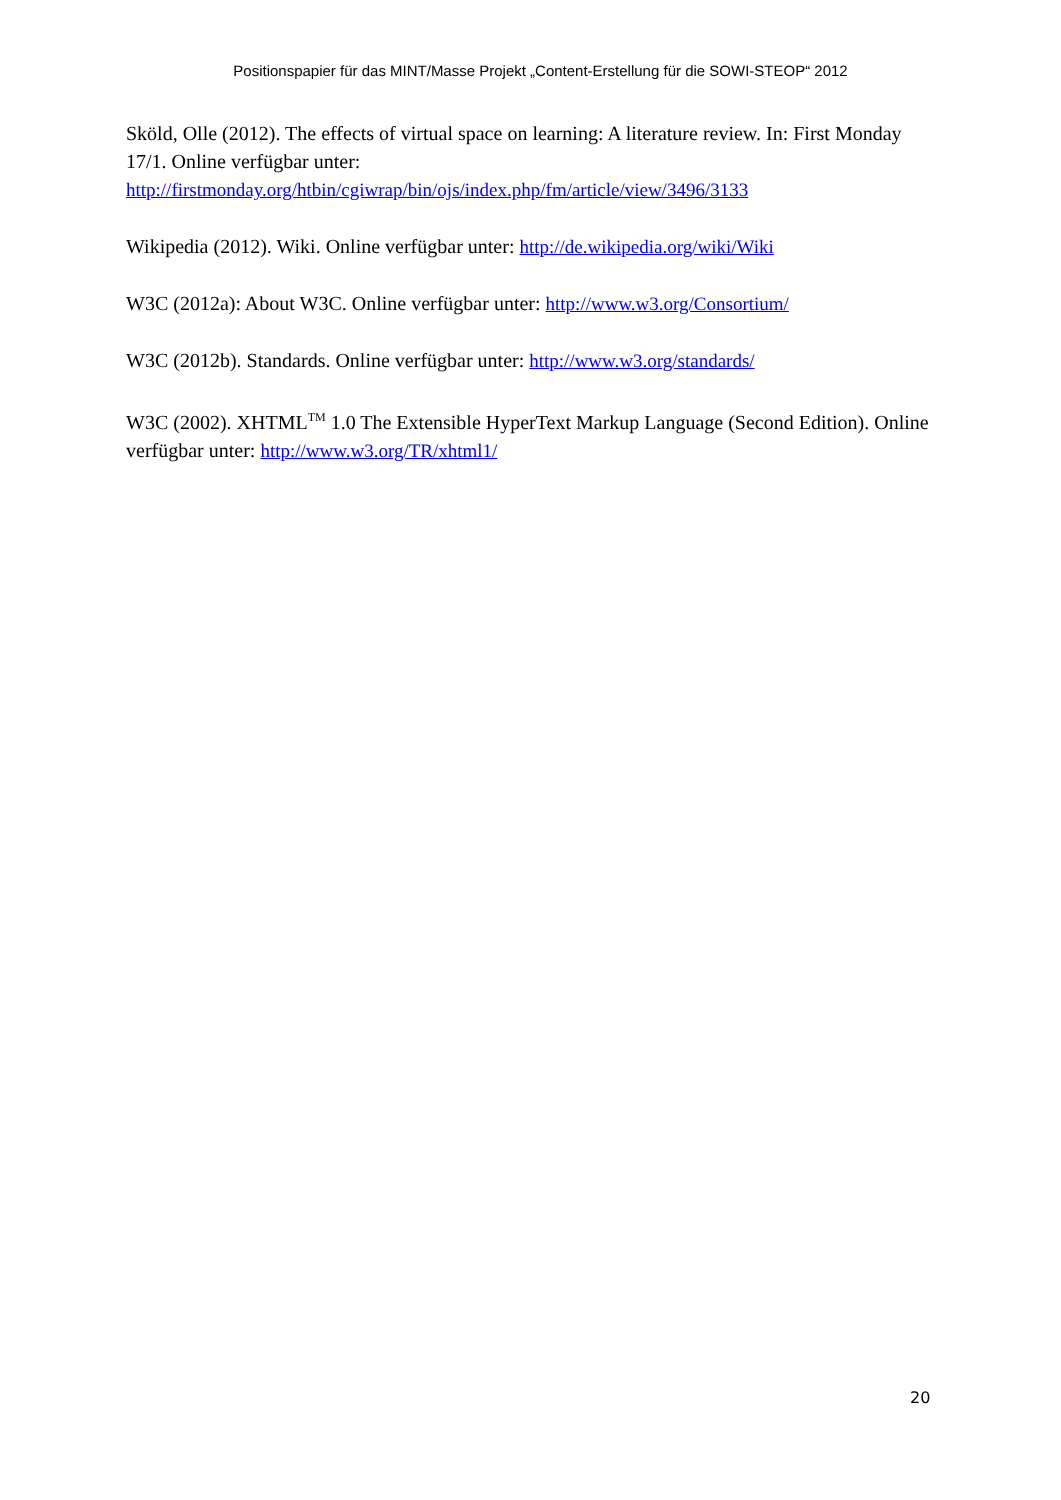Positionspapier für das MINT/Masse Projekt „Content-Erstellung für die SOWI-STEOP“ 2012
Sköld, Olle (2012). The effects of virtual space on learning: A literature review. In: First Monday 17/1. Online verfügbar unter:
http://firstmonday.org/htbin/cgiwrap/bin/ojs/index.php/fm/article/view/3496/3133
Wikipedia (2012). Wiki. Online verfügbar unter: http://de.wikipedia.org/wiki/Wiki
W3C (2012a): About W3C. Online verfügbar unter: http://www.w3.org/Consortium/
W3C (2012b). Standards. Online verfügbar unter: http://www.w3.org/standards/
W3C (2002). XHTML<sup>TM</sup> 1.0 The Extensible HyperText Markup Language (Second Edition). Online verfügbar unter: http://www.w3.org/TR/xhtml1/
20